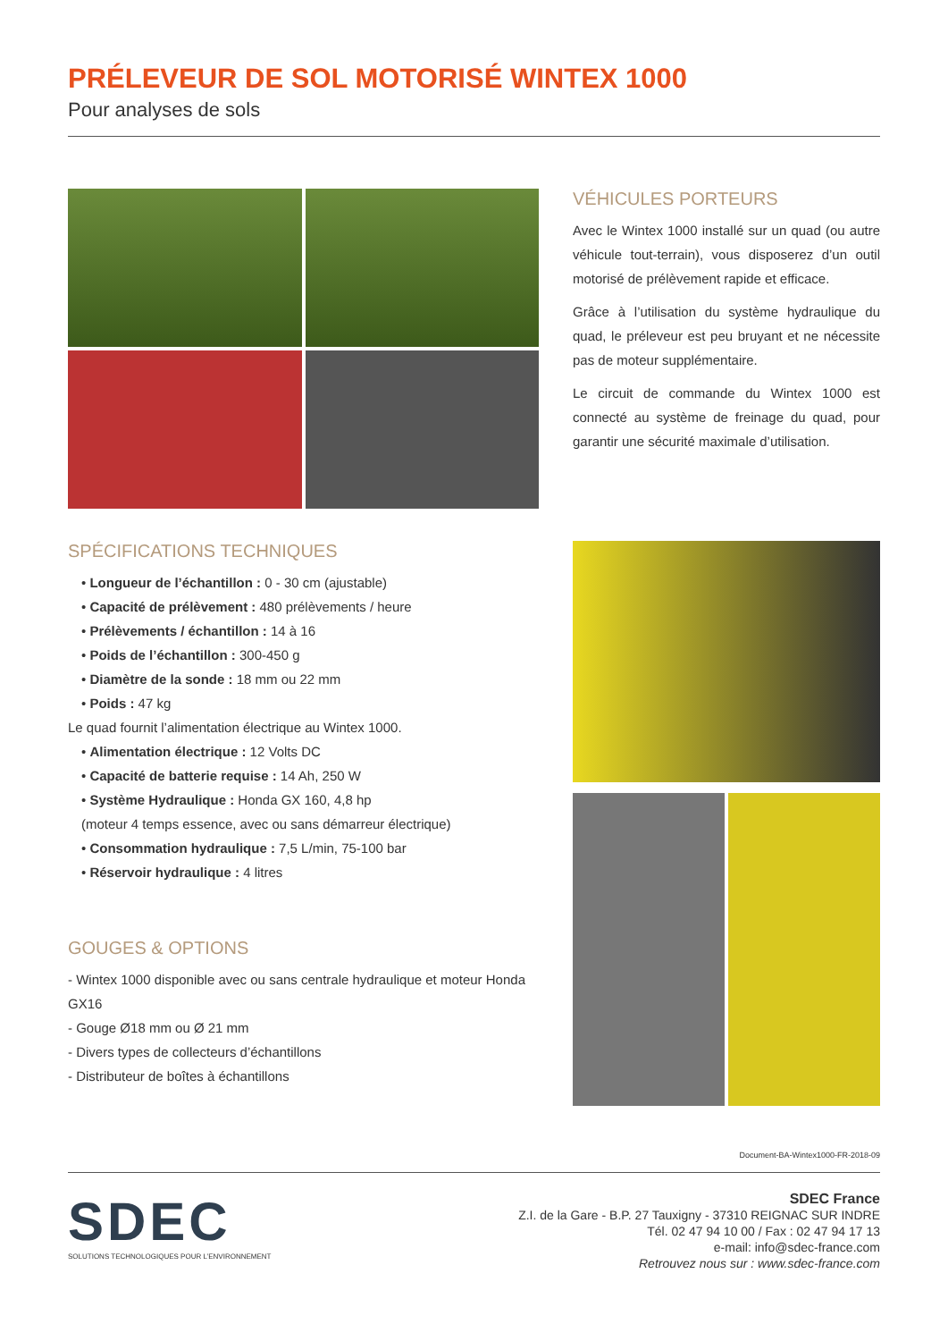PRÉLEVEUR DE SOL MOTORISÉ WINTEX 1000
Pour analyses de sols
VÉHICULES PORTEURS
Avec le Wintex 1000 installé sur un quad (ou autre véhicule tout-terrain), vous disposerez d’un outil motorisé de prélèvement rapide et efficace.
Grâce à l’utilisation du système hydraulique du quad, le préleveur est peu bruyant et ne nécessite pas de moteur supplémentaire.
Le circuit de commande du Wintex 1000 est connecté au système de freinage du quad, pour garantir une sécurité maximale d’utilisation.
SPÉCIFICATIONS TECHNIQUES
• Longueur de l’échantillon : 0 - 30 cm (ajustable)
• Capacité de prélèvement : 480 prélèvements / heure
• Prélèvements / échantillon : 14 à 16
• Poids de l’échantillon : 300-450 g
• Diamètre de la sonde : 18 mm ou 22 mm
• Poids : 47 kg
Le quad fournit l’alimentation électrique au Wintex 1000.
• Alimentation électrique : 12 Volts DC
• Capacité de batterie requise : 14 Ah, 250 W
• Système Hydraulique : Honda GX 160, 4,8 hp
(moteur 4 temps essence, avec ou sans démarreur électrique)
• Consommation hydraulique : 7,5 L/min, 75-100 bar
• Réservoir hydraulique : 4 litres
GOUGES & OPTIONS
- Wintex 1000 disponible avec ou sans centrale hydraulique et moteur Honda GX16
- Gouge Ø18 mm ou Ø 21 mm
- Divers types de collecteurs d’échantillons
- Distributeur de boîtes à échantillons
Document-BA-Wintex1000-FR-2018-09
SDEC
SOLUTIONS TECHNOLOGIQUES POUR L’ENVIRONNEMENT
SDEC France
Z.I. de la Gare - B.P. 27 Tauxigny - 37310 REIGNAC SUR INDRE
Tél. 02 47 94 10 00 / Fax : 02 47 94 17 13
e-mail: info@sdec-france.com
Retrouvez nous sur : www.sdec-france.com